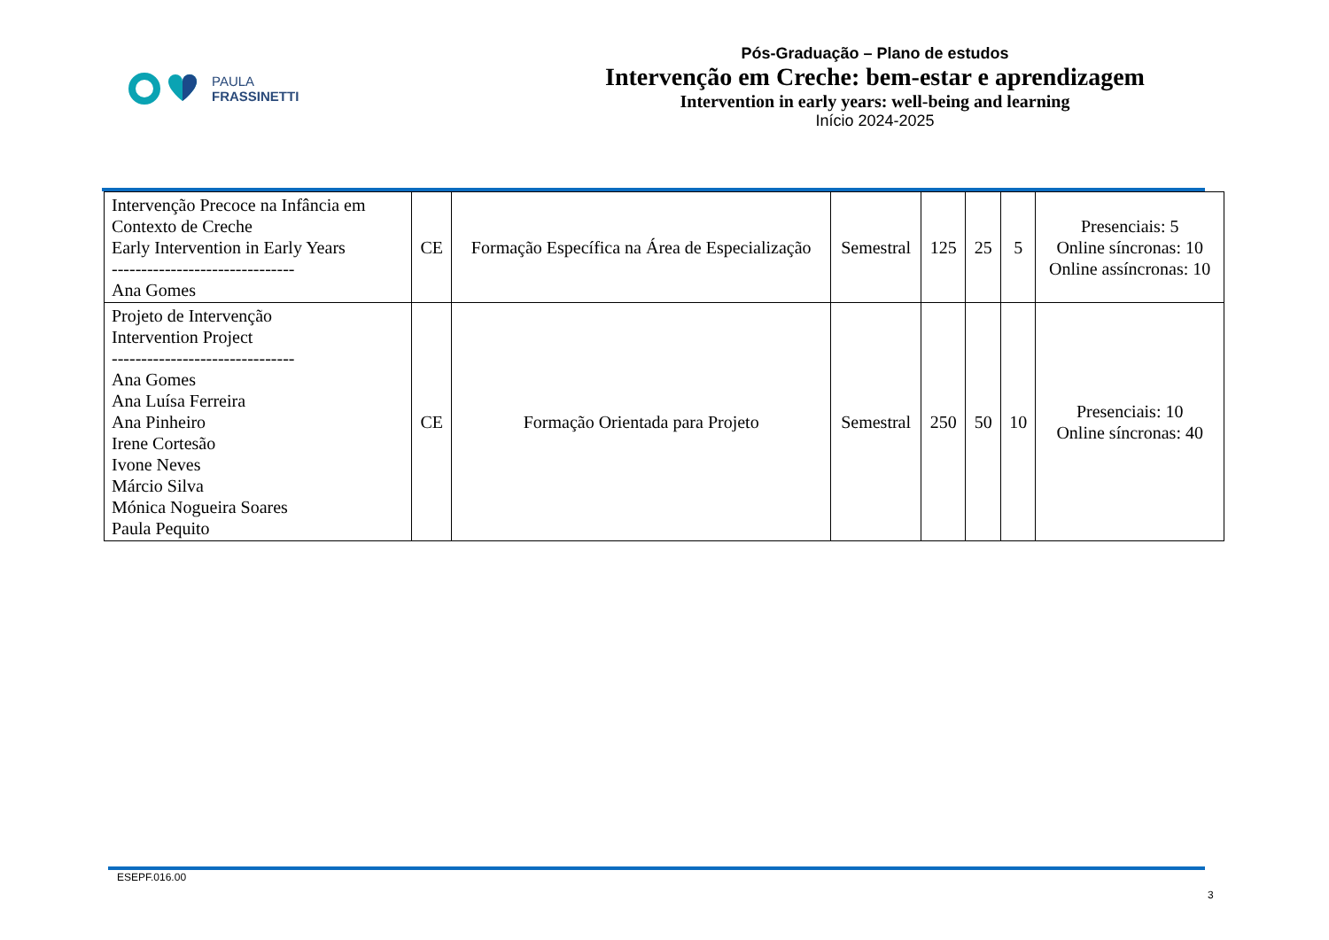PAULA
FRASSINETTI
Pós-Graduação – Plano de estudos
Intervenção em Creche: bem-estar e aprendizagem
Intervention in early years: well-being and learning
Início 2024-2025
| Intervenção Precoce na Infância em Contexto de Creche Early Intervention in Early Years ------------------------------- Ana Gomes | CE | Formação Específica na Área de Especialização | Semestral | 125 | 25 | 5 | Presenciais: 5 Online síncronas: 10 Online assíncronas: 10 |
| Projeto de Intervenção Intervention Project ------------------------------- Ana Gomes Ana Luísa Ferreira Ana Pinheiro Irene Cortesão Ivone Neves Márcio Silva Mónica Nogueira Soares Paula Pequito | CE | Formação Orientada para Projeto | Semestral | 250 | 50 | 10 | Presenciais: 10 Online síncronas: 40 |
ESEPF.016.00
3